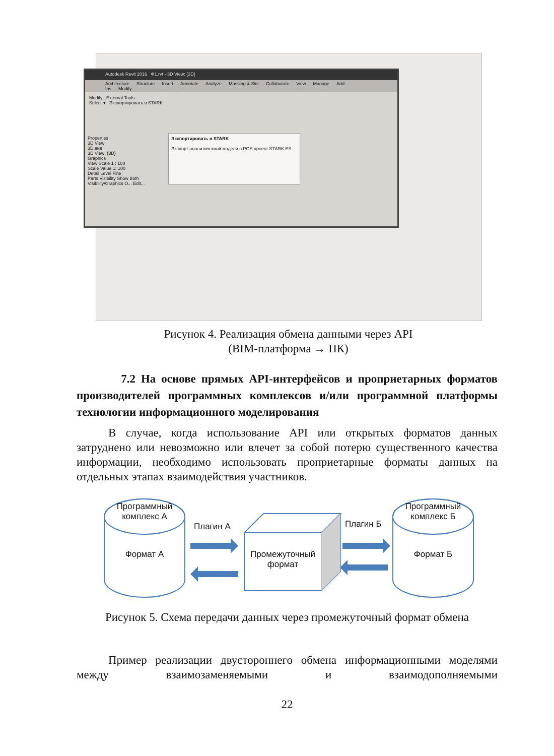Autodesk Revit 2016 Ф1.rvt - 3D View: {3D}
Architecture Structure Insert Annotate Analyze Massing & Site Collaborate View Manage Add-Ins Modify
Modify External Tools
Select ▾ Экспортировать в STARK
Properties
3D View
3D вид
3D View: {3D}
Graphics
View Scale 1 : 100
Scale Value 1: 100
Detail Level Fine
Parts Visibility Show Both
Visibility/Graphics O... Edit...
Экспортировать в STARK
Экспорт аналитической модели в POS проект STARK ES.
Рисунок 4. Реализация обмена данными через API
(BIM-платформа → ПК)
7.2 На основе прямых API-интерфейсов и проприетарных форматов производителей программных комплексов и/или программной платформы технологии информационного моделирования
В случае, когда использование API или открытых форматов данных затруднено или невозможно или влечет за собой потерю существенного качества информации, необходимо использовать проприетарные форматы данных на отдельных этапах взаимодействия участников.
Программный
комплекс А
Формат А
Плагин А
Промежуточный
формат
Плагин Б
Программный
комплекс Б
Формат Б
Рисунок 5. Схема передачи данных через промежуточный формат обмена
Пример реализации двустороннего обмена информационными моделями между взаимозаменяемыми и взаимодополняемыми
22